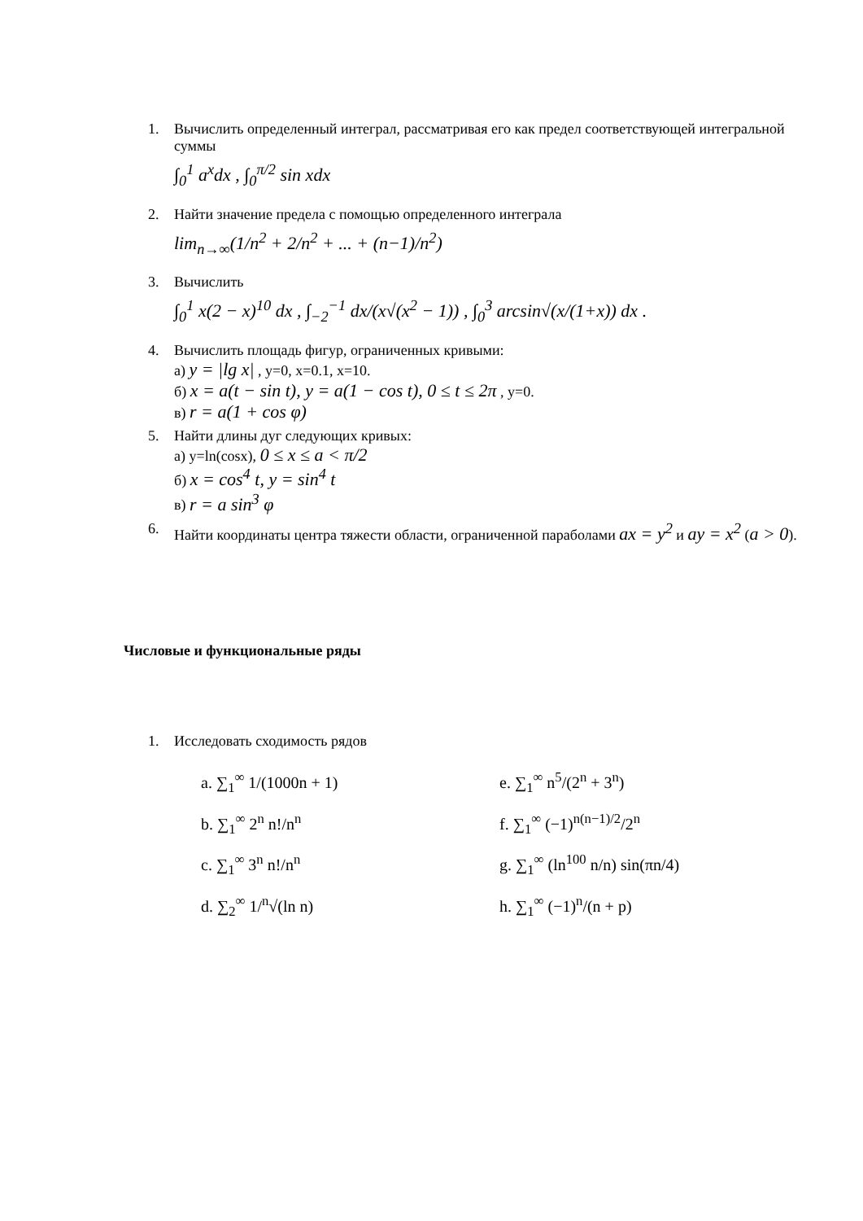1. Вычислить определенный интеграл, рассматривая его как предел соответствующей интегральной суммы
∫<sub>0</sub><sup>1</sup> a<sup>x</sup>dx , ∫<sub>0</sub><sup>π/2</sup> sin xdx
2. Найти значение предела с помощью определенного интеграла
lim<sub>n→∞</sub>(1/n<sup>2</sup> + 2/n<sup>2</sup> + ... + (n−1)/n<sup>2</sup>)
3. Вычислить
∫<sub>0</sub><sup>1</sup> x(2 − x)<sup>10</sup> dx , ∫<sub>−2</sub><sup>−1</sup> dx/(x√(x<sup>2</sup> − 1)) , ∫<sub>0</sub><sup>3</sup> arcsin√(x/(1+x)) dx .
4. Вычислить площадь фигур, ограниченных кривыми:
а) y = |lg x| , y=0, x=0.1, x=10.
б) x = a(t − sin t), y = a(1 − cos t), 0 ≤ t ≤ 2π , y=0.
в) r = a(1 + cos φ)
5. Найти длины дуг следующих кривых:
а) y=ln(cosx), 0 ≤ x ≤ a < π/2
б) x = cos<sup>4</sup> t, y = sin<sup>4</sup> t
в) r = a sin<sup>3</sup> φ
6. Найти координаты центра тяжести области, ограниченной параболами ax = y<sup>2</sup> и ay = x<sup>2</sup> (a > 0).
Числовые и функциональные ряды
1. Исследовать сходимость рядов
a. ∑<sub>1</sub><sup>∞</sup> 1/(1000n + 1)
b. ∑<sub>1</sub><sup>∞</sup> 2<sup>n</sup> n!/n<sup>n</sup>
c. ∑<sub>1</sub><sup>∞</sup> 3<sup>n</sup> n!/n<sup>n</sup>
d. ∑<sub>2</sub><sup>∞</sup> 1/<sup>n</sup>√(ln n)
e. ∑<sub>1</sub><sup>∞</sup> n<sup>5</sup>/(2<sup>n</sup> + 3<sup>n</sup>)
f. ∑<sub>1</sub><sup>∞</sup> (−1)<sup>n(n−1)/2</sup>/2<sup>n</sup>
g. ∑<sub>1</sub><sup>∞</sup> (ln<sup>100</sup> n/n) sin(πn/4)
h. ∑<sub>1</sub><sup>∞</sup> (−1)<sup>n</sup>/(n + p)